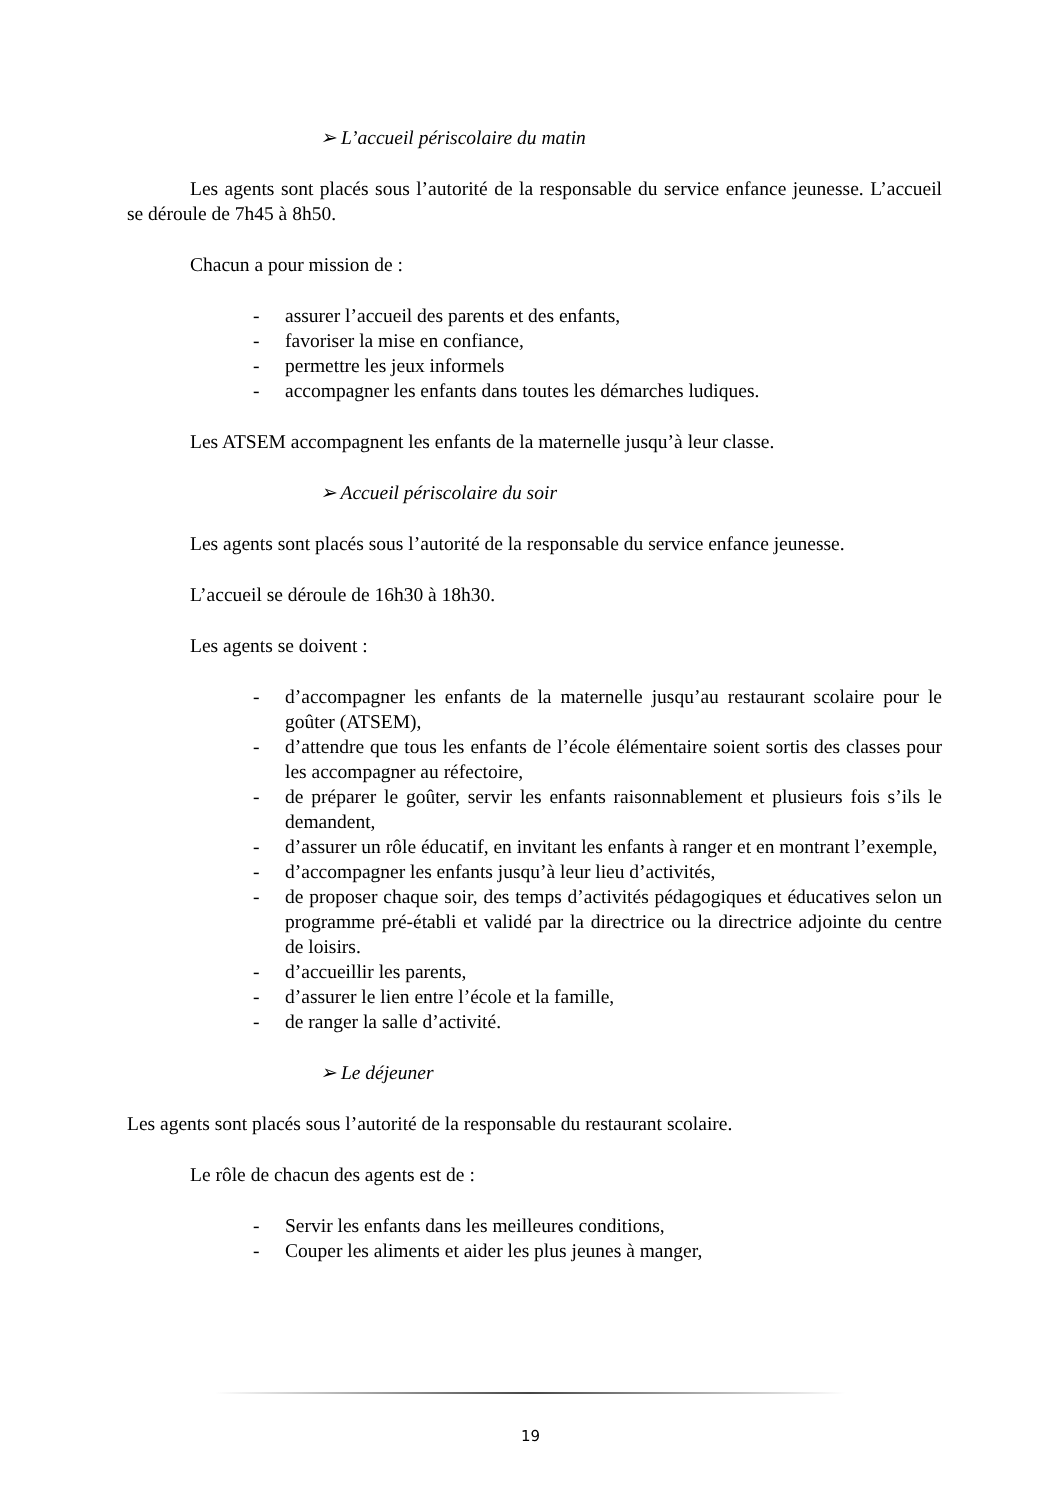➢ L’accueil périscolaire du matin
Les agents sont placés sous l’autorité de la responsable du service enfance jeunesse. L’accueil se déroule de 7h45 à 8h50.
Chacun a pour mission de :
- assurer l’accueil des parents et des enfants,
- favoriser la mise en confiance,
- permettre les jeux informels
- accompagner les enfants dans toutes les démarches ludiques.
Les ATSEM accompagnent les enfants de la maternelle jusqu’à leur classe.
➢ Accueil périscolaire du soir
Les agents sont placés sous l’autorité de la responsable du service enfance jeunesse.
L’accueil se déroule de 16h30 à 18h30.
Les agents se doivent :
- d’accompagner les enfants de la maternelle jusqu’au restaurant scolaire pour le goûter (ATSEM),
- d’attendre que tous les enfants de l’école élémentaire soient sortis des classes pour les accompagner au réfectoire,
- de préparer le goûter, servir les enfants raisonnablement et plusieurs fois s’ils le demandent,
- d’assurer un rôle éducatif, en invitant les enfants à ranger et en montrant l’exemple,
- d’accompagner les enfants jusqu’à leur lieu d’activités,
- de proposer chaque soir, des temps d’activités pédagogiques et éducatives selon un programme pré-établi et validé par la directrice ou la directrice adjointe du centre de loisirs.
- d’accueillir les parents,
- d’assurer le lien entre l’école et la famille,
- de ranger la salle d’activité.
➢ Le déjeuner
Les agents sont placés sous l’autorité de la responsable du restaurant scolaire.
Le rôle de chacun des agents est de :
- Servir les enfants dans les meilleures conditions,
- Couper les aliments et aider les plus jeunes à manger,
19